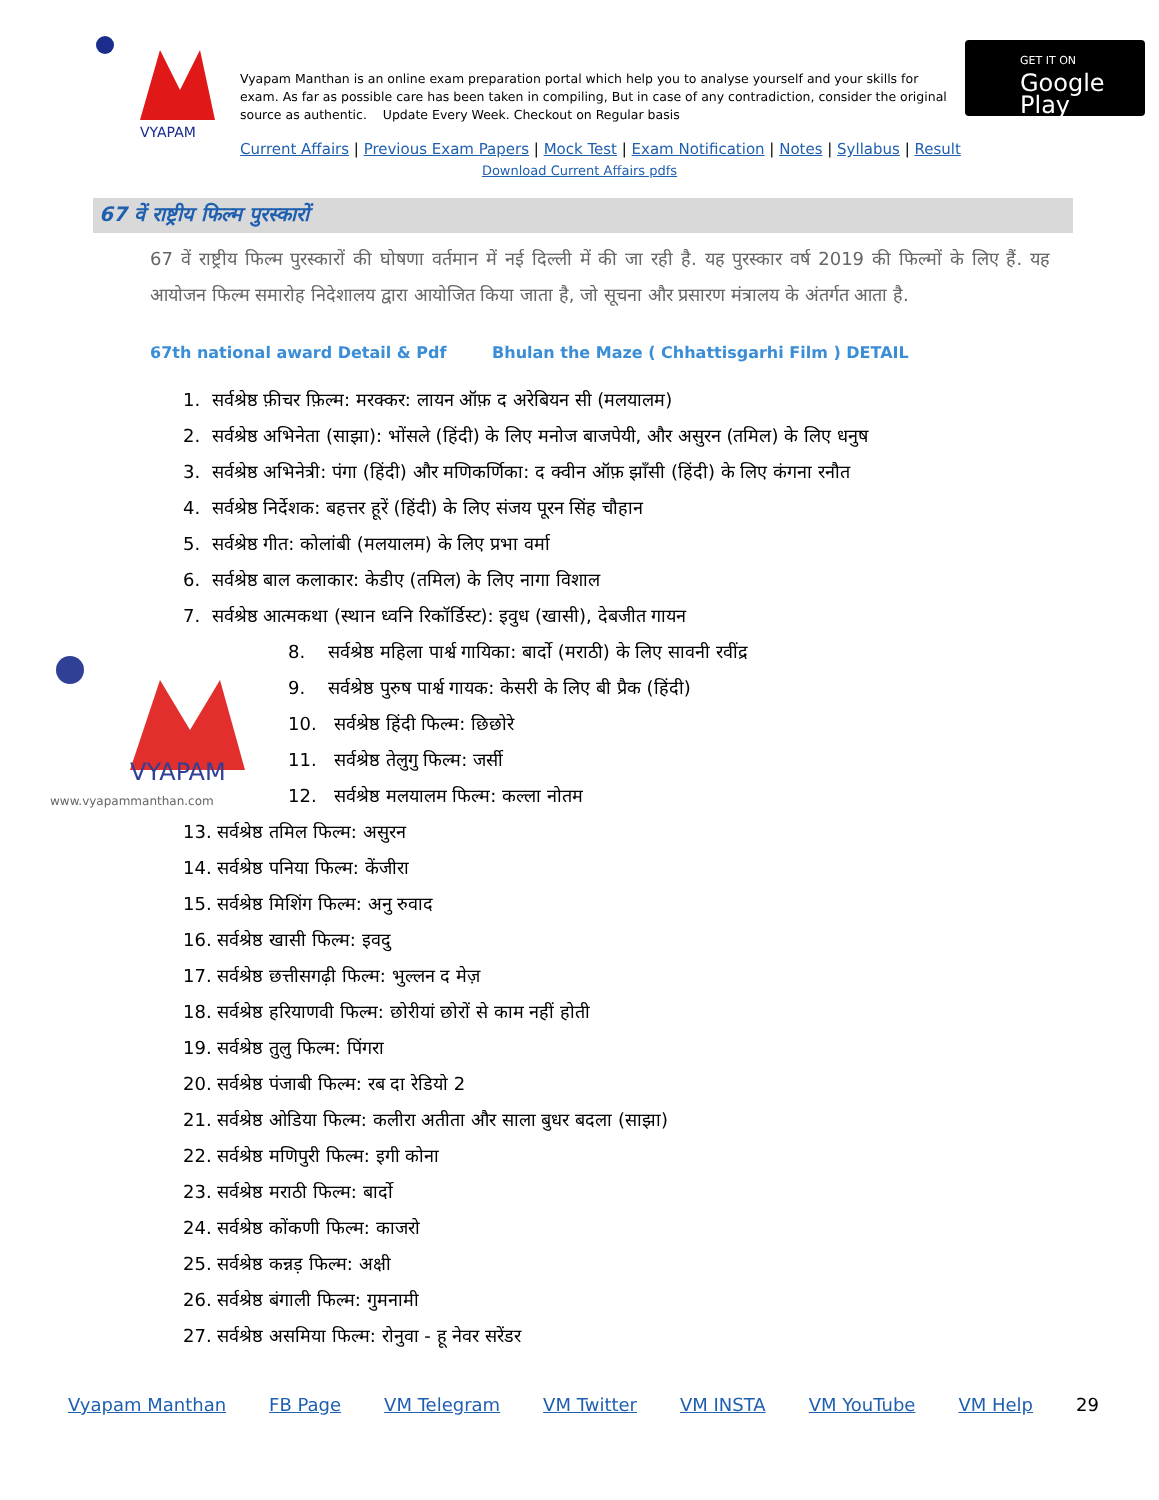VYAPAM
Vyapam Manthan is an online exam preparation portal which help you to analyse yourself and your skills for exam. As far as possible care has been taken in compiling, But in case of any contradiction, consider the original source as authentic. Update Every Week. Checkout on Regular basis
GET IT ON
Google Play
Current Affairs | Previous Exam Papers | Mock Test | Exam Notification | Notes | Syllabus | Result
Download Current Affairs pdfs
67 वें राष्ट्रीय फिल्म पुरस्कारों
67 वें राष्ट्रीय फिल्म पुरस्कारों की घोषणा वर्तमान में नई दिल्ली में की जा रही है. यह पुरस्कार वर्ष 2019 की फिल्मों के लिए हैं. यह आयोजन फिल्म समारोह निदेशालय द्वारा आयोजित किया जाता है, जो सूचना और प्रसारण मंत्रालय के अंतर्गत आता है.
67th national award Detail & Pdf Bhulan the Maze ( Chhattisgarhi Film ) DETAIL
VYAPAM
www.vyapammanthan.com
1. सर्वश्रेष्ठ फ़ीचर फ़िल्म: मरक्कर: लायन ऑफ़ द अरेबियन सी (मलयालम)
2. सर्वश्रेष्ठ अभिनेता (साझा): भोंसले (हिंदी) के लिए मनोज बाजपेयी, और असुरन (तमिल) के लिए धनुष
3. सर्वश्रेष्ठ अभिनेत्री: पंगा (हिंदी) और मणिकर्णिका: द क्वीन ऑफ़ झाँसी (हिंदी) के लिए कंगना रनौत
4. सर्वश्रेष्ठ निर्देशक: बहत्तर हूरें (हिंदी) के लिए संजय पूरन सिंह चौहान
5. सर्वश्रेष्ठ गीत: कोलांबी (मलयालम) के लिए प्रभा वर्मा
6. सर्वश्रेष्ठ बाल कलाकार: केडीए (तमिल) के लिए नागा विशाल
7. सर्वश्रेष्ठ आत्मकथा (स्थान ध्वनि रिकॉर्डिस्ट): इवुध (खासी), देबजीत गायन
8. सर्वश्रेष्ठ महिला पार्श्व गायिका: बार्दो (मराठी) के लिए सावनी रवींद्र
9. सर्वश्रेष्ठ पुरुष पार्श्व गायक: केसरी के लिए बी प्रैक (हिंदी)
10. सर्वश्रेष्ठ हिंदी फिल्म: छिछोरे
11. सर्वश्रेष्ठ तेलुगु फिल्म: जर्सी
12. सर्वश्रेष्ठ मलयालम फिल्म: कल्ला नोतम
13. सर्वश्रेष्ठ तमिल फिल्म: असुरन
14. सर्वश्रेष्ठ पनिया फिल्म: केंजीरा
15. सर्वश्रेष्ठ मिशिंग फिल्म: अनु रुवाद
16. सर्वश्रेष्ठ खासी फिल्म: इवदु
17. सर्वश्रेष्ठ छत्तीसगढ़ी फिल्म: भुल्लन द मेज़
18. सर्वश्रेष्ठ हरियाणवी फिल्म: छोरीयां छोरों से काम नहीं होती
19. सर्वश्रेष्ठ तुलु फिल्म: पिंगरा
20. सर्वश्रेष्ठ पंजाबी फिल्म: रब दा रेडियो 2
21. सर्वश्रेष्ठ ओडिया फिल्म: कलीरा अतीता और साला बुधर बदला (साझा)
22. सर्वश्रेष्ठ मणिपुरी फिल्म: इगी कोना
23. सर्वश्रेष्ठ मराठी फिल्म: बार्दो
24. सर्वश्रेष्ठ कोंकणी फिल्म: काजरो
25. सर्वश्रेष्ठ कन्नड़ फिल्म: अक्षी
26. सर्वश्रेष्ठ बंगाली फिल्म: गुमनामी
27. सर्वश्रेष्ठ असमिया फिल्म: रोनुवा - हू नेवर सरेंडर
Vyapam Manthan FB Page VM Telegram VM Twitter VM INSTA VM YouTube VM Help 29